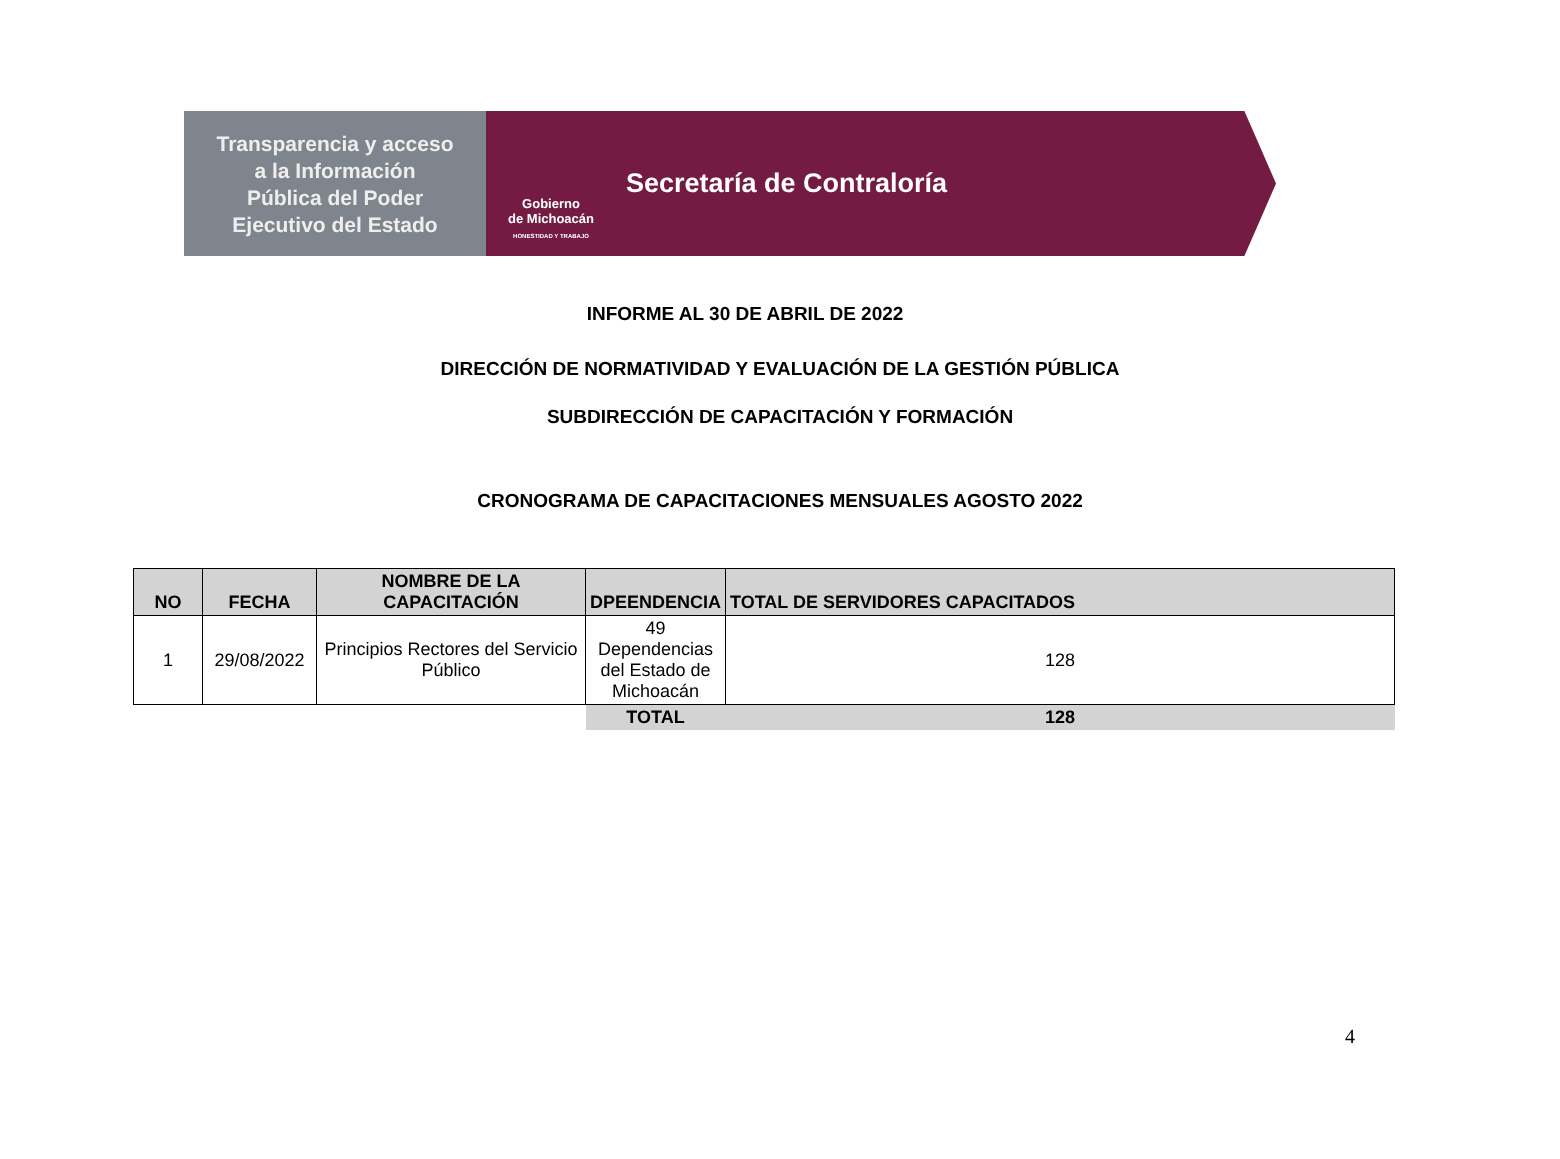Transparencia y acceso
a la Información
Pública del Poder
Ejecutivo del Estado
Gobierno
de Michoacán
HONESTIDAD Y TRABAJO
Secretaría de Contraloría
INFORME AL 30 DE ABRIL DE 2022
DIRECCIÓN DE NORMATIVIDAD Y EVALUACIÓN DE LA GESTIÓN PÚBLICA
SUBDIRECCIÓN DE CAPACITACIÓN Y FORMACIÓN
CRONOGRAMA DE CAPACITACIONES MENSUALES AGOSTO 2022
| NO | FECHA | NOMBRE DE LA CAPACITACIÓN | DPEENDENCIA | TOTAL DE SERVIDORES CAPACITADOS |
| --- | --- | --- | --- | --- |
| 1 | 29/08/2022 | Principios Rectores del Servicio Público | 49 Dependencias del Estado de Michoacán | 128 |
| | | | TOTAL | 128 |
4